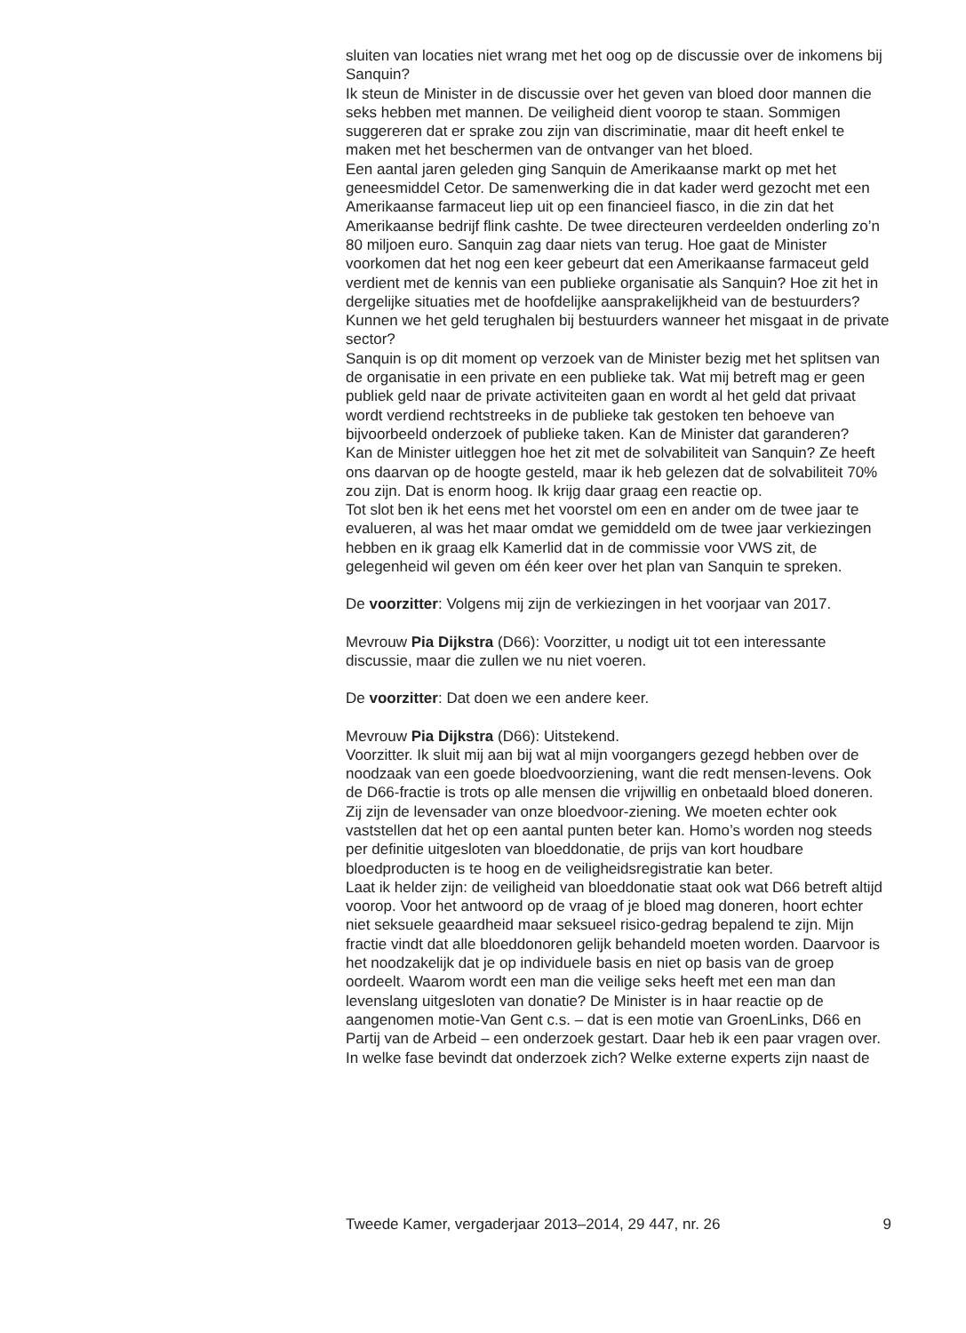sluiten van locaties niet wrang met het oog op de discussie over de inkomens bij Sanquin?
Ik steun de Minister in de discussie over het geven van bloed door mannen die seks hebben met mannen. De veiligheid dient voorop te staan. Sommigen suggereren dat er sprake zou zijn van discriminatie, maar dit heeft enkel te maken met het beschermen van de ontvanger van het bloed.
Een aantal jaren geleden ging Sanquin de Amerikaanse markt op met het geneesmiddel Cetor. De samenwerking die in dat kader werd gezocht met een Amerikaanse farmaceut liep uit op een financieel fiasco, in die zin dat het Amerikaanse bedrijf flink cashte. De twee directeuren verdeelden onderling zo’n 80 miljoen euro. Sanquin zag daar niets van terug. Hoe gaat de Minister voorkomen dat het nog een keer gebeurt dat een Amerikaanse farmaceut geld verdient met de kennis van een publieke organisatie als Sanquin? Hoe zit het in dergelijke situaties met de hoofdelijke aansprakelijkheid van de bestuurders? Kunnen we het geld terughalen bij bestuurders wanneer het misgaat in de private sector?
Sanquin is op dit moment op verzoek van de Minister bezig met het splitsen van de organisatie in een private en een publieke tak. Wat mij betreft mag er geen publiek geld naar de private activiteiten gaan en wordt al het geld dat privaat wordt verdiend rechtstreeks in de publieke tak gestoken ten behoeve van bijvoorbeeld onderzoek of publieke taken. Kan de Minister dat garanderen?
Kan de Minister uitleggen hoe het zit met de solvabiliteit van Sanquin? Ze heeft ons daarvan op de hoogte gesteld, maar ik heb gelezen dat de solvabiliteit 70% zou zijn. Dat is enorm hoog. Ik krijg daar graag een reactie op.
Tot slot ben ik het eens met het voorstel om een en ander om de twee jaar te evalueren, al was het maar omdat we gemiddeld om de twee jaar verkiezingen hebben en ik graag elk Kamerlid dat in de commissie voor VWS zit, de gelegenheid wil geven om één keer over het plan van Sanquin te spreken.
De voorzitter: Volgens mij zijn de verkiezingen in het voorjaar van 2017.
Mevrouw Pia Dijkstra (D66): Voorzitter, u nodigt uit tot een interessante discussie, maar die zullen we nu niet voeren.
De voorzitter: Dat doen we een andere keer.
Mevrouw Pia Dijkstra (D66): Uitstekend.
Voorzitter. Ik sluit mij aan bij wat al mijn voorgangers gezegd hebben over de noodzaak van een goede bloedvoorziening, want die redt mensen-levens. Ook de D66-fractie is trots op alle mensen die vrijwillig en onbetaald bloed doneren. Zij zijn de levensader van onze bloedvoor-ziening. We moeten echter ook vaststellen dat het op een aantal punten beter kan. Homo’s worden nog steeds per definitie uitgesloten van bloeddonatie, de prijs van kort houdbare bloedproducten is te hoog en de veiligheidsregistratie kan beter.
Laat ik helder zijn: de veiligheid van bloeddonatie staat ook wat D66 betreft altijd voorop. Voor het antwoord op de vraag of je bloed mag doneren, hoort echter niet seksuele geaardheid maar seksueel risico-gedrag bepalend te zijn. Mijn fractie vindt dat alle bloeddonoren gelijk behandeld moeten worden. Daarvoor is het noodzakelijk dat je op individuele basis en niet op basis van de groep oordeelt. Waarom wordt een man die veilige seks heeft met een man dan levenslang uitgesloten van donatie? De Minister is in haar reactie op de aangenomen motie-Van Gent c.s. – dat is een motie van GroenLinks, D66 en Partij van de Arbeid – een onderzoek gestart. Daar heb ik een paar vragen over. In welke fase bevindt dat onderzoek zich? Welke externe experts zijn naast de
Tweede Kamer, vergaderjaar 2013–2014, 29 447, nr. 26 9